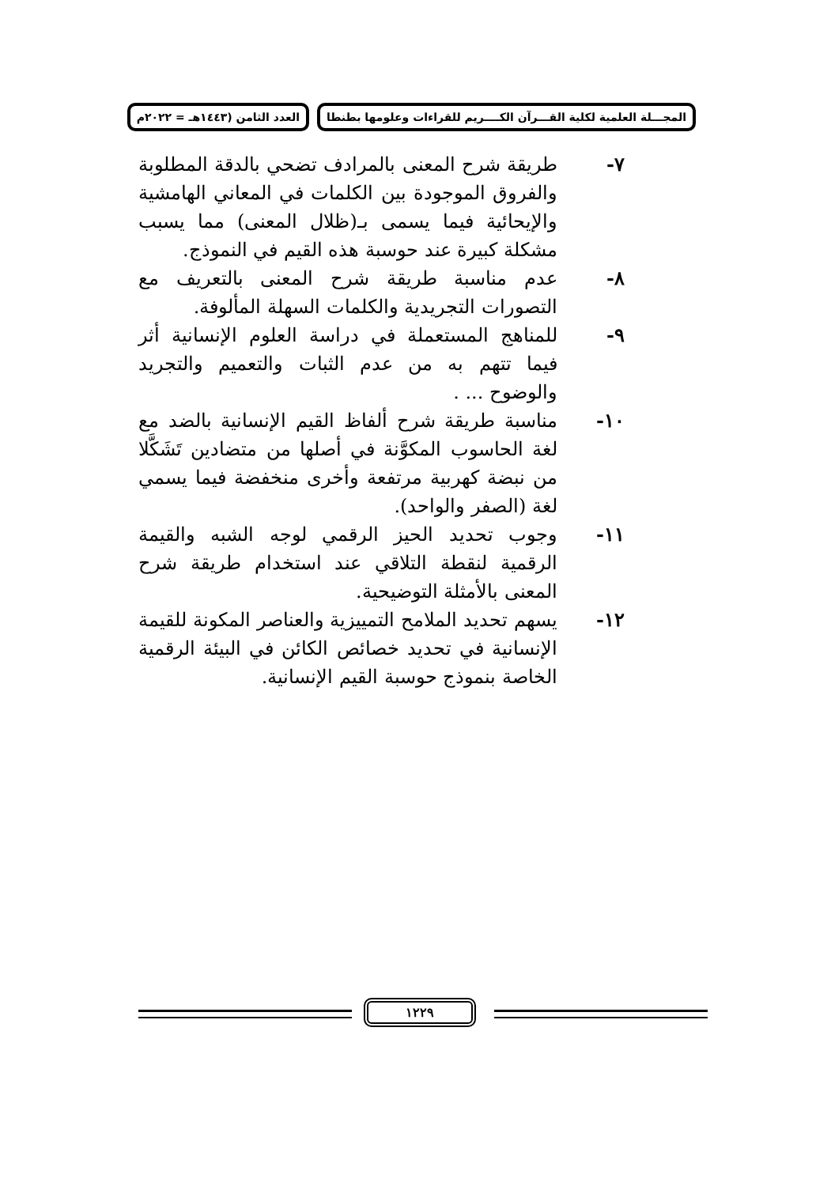المجـــلة العلمية لكلية القـــرآن الكــــريم للقراءات وعلومها بطنطا العدد الثامن (١٤٤٣هـ = ٢٠٢٢م
٧- طريقة شرح المعنى بالمرادف تضحي بالدقة المطلوبة والفروق الموجودة بين الكلمات في المعاني الهامشية والإيحائية فيما يسمى بـ(ظلال المعنى) مما يسبب مشكلة كبيرة عند حوسبة هذه القيم في النموذج.
٨- عدم مناسبة طريقة شرح المعنى بالتعريف مع التصورات التجريدية والكلمات السهلة المألوفة.
٩- للمناهج المستعملة في دراسة العلوم الإنسانية أثر فيما تتهم به من عدم الثبات والتعميم والتجريد والوضوح ... .
١٠- مناسبة طريقة شرح ألفاظ القيم الإنسانية بالضد مع لغة الحاسوب المكوَّنة في أصلها من متضادين تَشَكَّلا من نبضة كهربية مرتفعة وأخرى منخفضة فيما يسمي لغة (الصفر والواحد).
١١- وجوب تحديد الحيز الرقمي لوجه الشبه والقيمة الرقمية لنقطة التلاقي عند استخدام طريقة شرح المعنى بالأمثلة التوضيحية.
١٢- يسهم تحديد الملامح التمييزية والعناصر المكونة للقيمة الإنسانية في تحديد خصائص الكائن في البيئة الرقمية الخاصة بنموذج حوسبة القيم الإنسانية.
١٢٢٩